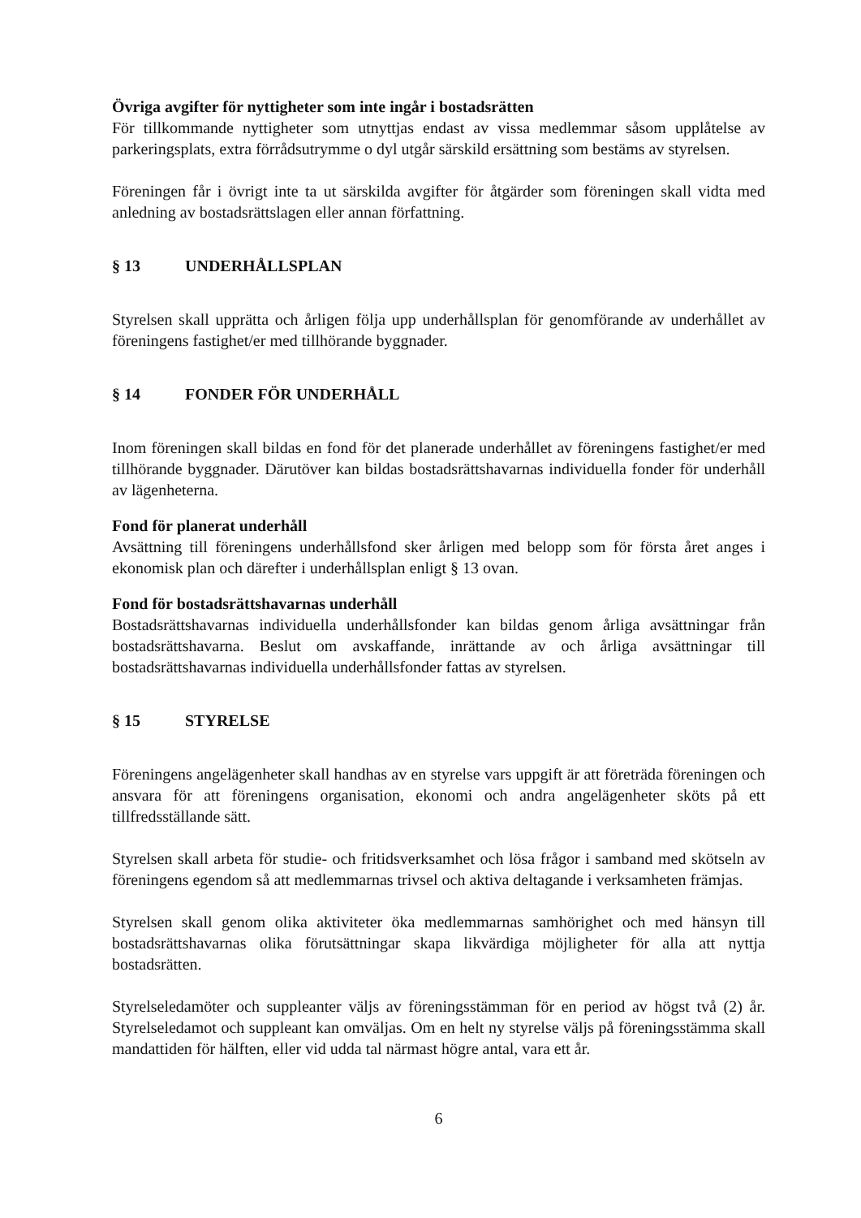Övriga avgifter för nyttigheter som inte ingår i bostadsrätten
För tillkommande nyttigheter som utnyttjas endast av vissa medlemmar såsom upplåtelse av parkeringsplats, extra förrådsutrymme o dyl utgår särskild ersättning som bestäms av styrelsen.
Föreningen får i övrigt inte ta ut särskilda avgifter för åtgärder som föreningen skall vidta med anledning av bostadsrättslagen eller annan författning.
§ 13 UNDERHÅLLSPLAN
Styrelsen skall upprätta och årligen följa upp underhållsplan för genomförande av underhållet av föreningens fastighet/er med tillhörande byggnader.
§ 14 FONDER FÖR UNDERHÅLL
Inom föreningen skall bildas en fond för det planerade underhållet av föreningens fastighet/er med tillhörande byggnader. Därutöver kan bildas bostadsrättshavarnas individuella fonder för underhåll av lägenheterna.
Fond för planerat underhåll
Avsättning till föreningens underhållsfond sker årligen med belopp som för första året anges i ekonomisk plan och därefter i underhållsplan enligt § 13 ovan.
Fond för bostadsrättshavarnas underhåll
Bostadsrättshavarnas individuella underhållsfonder kan bildas genom årliga avsättningar från bostadsrättshavarna. Beslut om avskaffande, inrättande av och årliga avsättningar till bostadsrättshavarnas individuella underhållsfonder fattas av styrelsen.
§ 15 STYRELSE
Föreningens angelägenheter skall handhas av en styrelse vars uppgift är att företräda föreningen och ansvara för att föreningens organisation, ekonomi och andra angelägenheter sköts på ett tillfredsställande sätt.
Styrelsen skall arbeta för studie- och fritidsverksamhet och lösa frågor i samband med skötseln av föreningens egendom så att medlemmarnas trivsel och aktiva deltagande i verksamheten främjas.
Styrelsen skall genom olika aktiviteter öka medlemmarnas samhörighet och med hänsyn till bostadsrättshavarnas olika förutsättningar skapa likvärdiga möjligheter för alla att nyttja bostadsrätten.
Styrelseledamöter och suppleanter väljs av föreningsstämman för en period av högst två (2) år. Styrelseledamot och suppleant kan omväljas. Om en helt ny styrelse väljs på föreningsstämma skall mandattiden för hälften, eller vid udda tal närmast högre antal, vara ett år.
6